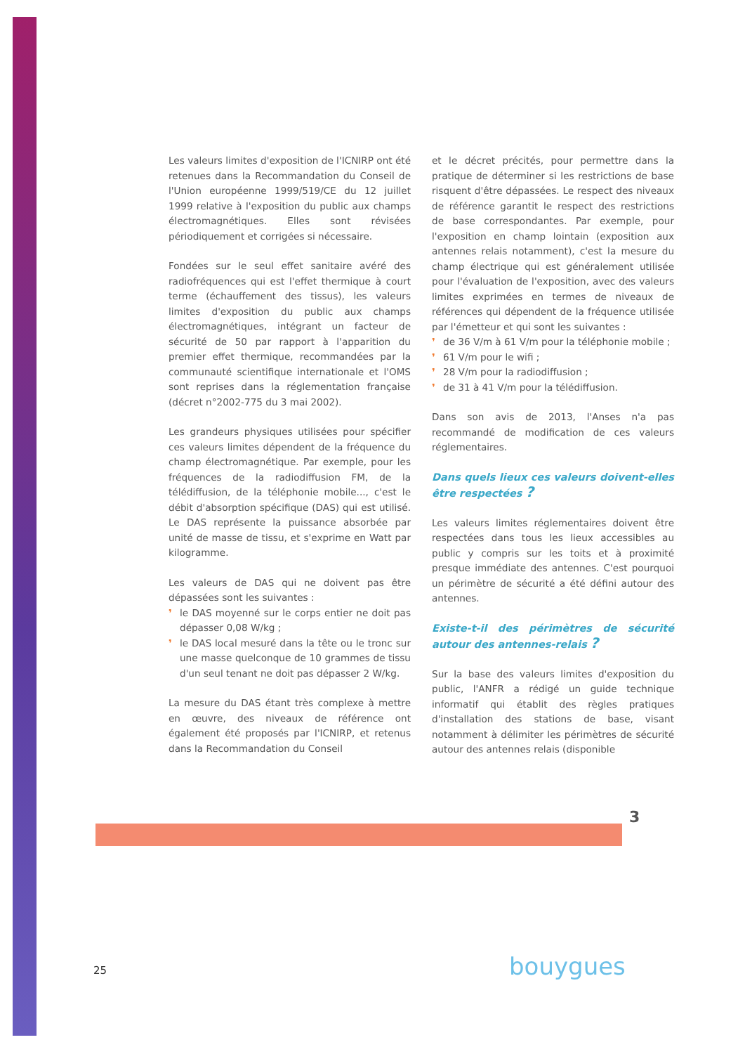Les valeurs limites d'exposition de l'ICNIRP ont été retenues dans la Recommandation du Conseil de l'Union européenne 1999/519/CE du 12 juillet 1999 relative à l'exposition du public aux champs électromagnétiques. Elles sont révisées périodiquement et corrigées si nécessaire.
Fondées sur le seul effet sanitaire avéré des radiofréquences qui est l'effet thermique à court terme (échauffement des tissus), les valeurs limites d'exposition du public aux champs électromagnétiques, intégrant un facteur de sécurité de 50 par rapport à l'apparition du premier effet thermique, recommandées par la communauté scientifique internationale et l'OMS sont reprises dans la réglementation française (décret n°2002-775 du 3 mai 2002).
Les grandeurs physiques utilisées pour spécifier ces valeurs limites dépendent de la fréquence du champ électromagnétique. Par exemple, pour les fréquences de la radiodiffusion FM, de la télédiffusion, de la téléphonie mobile..., c'est le débit d'absorption spécifique (DAS) qui est utilisé. Le DAS représente la puissance absorbée par unité de masse de tissu, et s'exprime en Watt par kilogramme.
Les valeurs de DAS qui ne doivent pas être dépassées sont les suivantes :
❜ le DAS moyenné sur le corps entier ne doit pas dépasser 0,08 W/kg ;
❜ le DAS local mesuré dans la tête ou le tronc sur une masse quelconque de 10 grammes de tissu d'un seul tenant ne doit pas dépasser 2 W/kg.
La mesure du DAS étant très complexe à mettre en œuvre, des niveaux de référence ont également été proposés par l'ICNIRP, et retenus dans la Recommandation du Conseil
et le décret précités, pour permettre dans la pratique de déterminer si les restrictions de base risquent d'être dépassées. Le respect des niveaux de référence garantit le respect des restrictions de base correspondantes. Par exemple, pour l'exposition en champ lointain (exposition aux antennes relais notamment), c'est la mesure du champ électrique qui est généralement utilisée pour l'évaluation de l'exposition, avec des valeurs limites exprimées en termes de niveaux de références qui dépendent de la fréquence utilisée par l'émetteur et qui sont les suivantes :
❜ de 36 V/m à 61 V/m pour la téléphonie mobile ;
❜ 61 V/m pour le wifi ;
❜ 28 V/m pour la radiodiffusion ;
❜ de 31 à 41 V/m pour la télédiffusion.
Dans son avis de 2013, l'Anses n'a pas recommandé de modification de ces valeurs réglementaires.
Dans quels lieux ces valeurs doivent-elles être respectées ?
Les valeurs limites réglementaires doivent être respectées dans tous les lieux accessibles au public y compris sur les toits et à proximité presque immédiate des antennes. C'est pourquoi un périmètre de sécurité a été défini autour des antennes.
Existe-t-il des périmètres de sécurité autour des antennes-relais ?
Sur la base des valeurs limites d'exposition du public, l'ANFR a rédigé un guide technique informatif qui établit des règles pratiques d'installation des stations de base, visant notamment à délimiter les périmètres de sécurité autour des antennes relais (disponible
3
25 bouygues